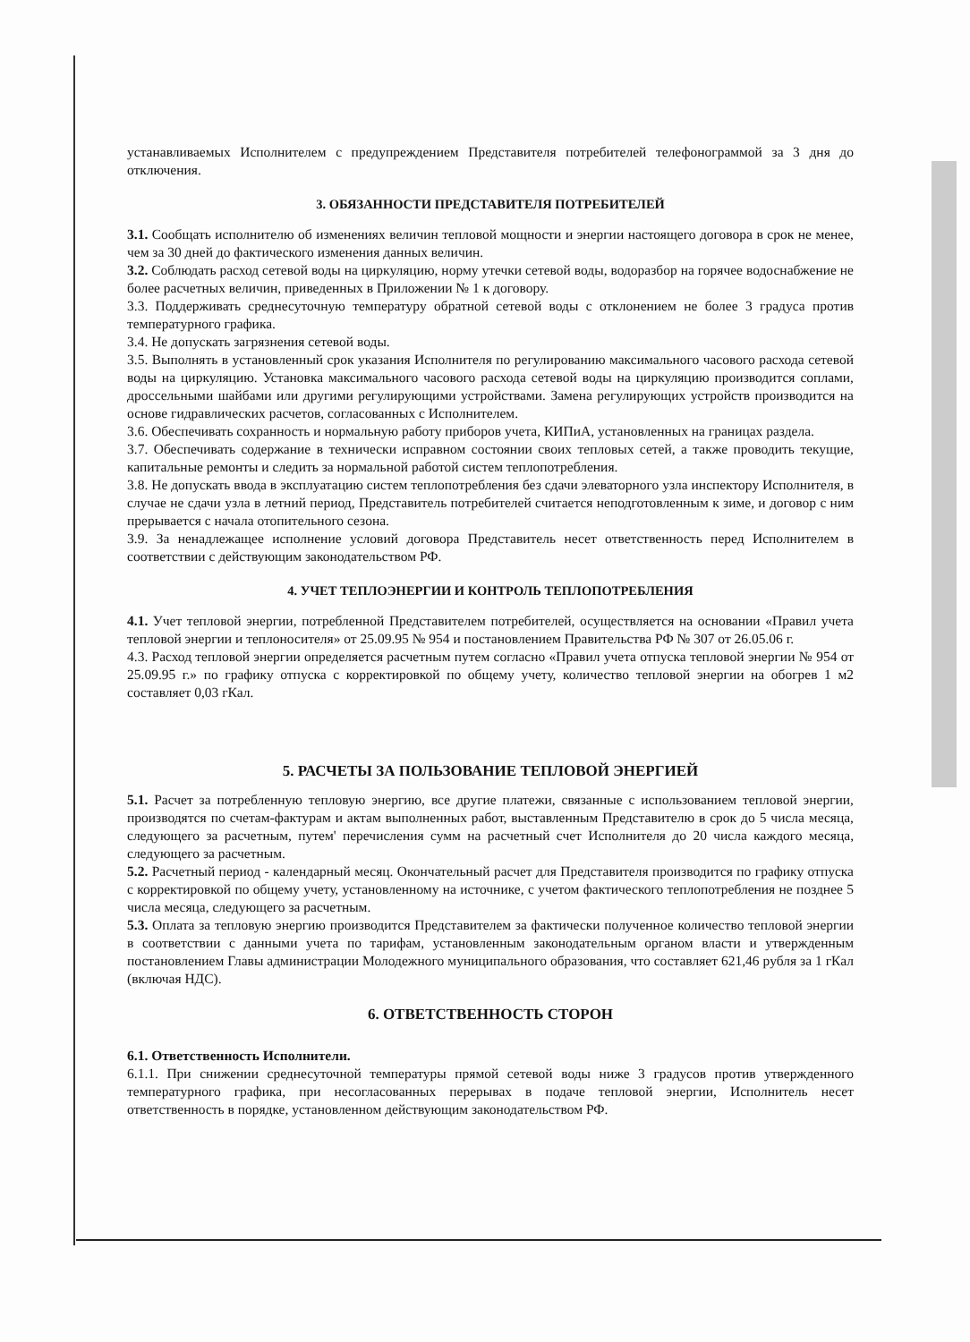устанавливаемых Исполнителем с предупреждением Представителя потребителей телефонограммой за 3 дня до отключения.
3. ОБЯЗАННОСТИ ПРЕДСТАВИТЕЛЯ ПОТРЕБИТЕЛЕЙ
3.1. Сообщать исполнителю об изменениях величин тепловой мощности и энергии настоящего договора в срок не менее, чем за 30 дней до фактического изменения данных величин.
3.2. Соблюдать расход сетевой воды на циркуляцию, норму утечки сетевой воды, водоразбор на горячее водоснабжение не более расчетных величин, приведенных в Приложении № 1 к договору.
3.3. Поддерживать среднесуточную температуру обратной сетевой воды с отклонением не более 3 градуса против температурного графика.
3.4. Не допускать загрязнения сетевой воды.
3.5. Выполнять в установленный срок указания Исполнителя по регулированию максимального часового расхода сетевой воды на циркуляцию. Установка максимального часового расхода сетевой воды на циркуляцию производится соплами, дроссельными шайбами или другими регулирующими устройствами. Замена регулирующих устройств производится на основе гидравлических расчетов, согласованных с Исполнителем.
3.6. Обеспечивать сохранность и нормальную работу приборов учета, КИПиА, установленных на границах раздела.
3.7. Обеспечивать содержание в технически исправном состоянии своих тепловых сетей, а также проводить текущие, капитальные ремонты и следить за нормальной работой систем теплопотребления.
3.8. Не допускать ввода в эксплуатацию систем теплопотребления без сдачи элеваторного узла инспектору Исполнителя, в случае не сдачи узла в летний период, Представитель потребителей считается неподготовленным к зиме, и договор с ним прерывается с начала отопительного сезона.
3.9. За ненадлежащее исполнение условий договора Представитель несет ответственность перед Исполнителем в соответствии с действующим законодательством РФ.
4. УЧЕТ ТЕПЛОЭНЕРГИИ И КОНТРОЛЬ ТЕПЛОПОТРЕБЛЕНИЯ
4.1. Учет тепловой энергии, потребленной Представителем потребителей, осуществляется на основании «Правил учета тепловой энергии и теплоносителя» от 25.09.95 № 954 и постановлением Правительства РФ № 307 от 26.05.06 г.
4.3. Расход тепловой энергии определяется расчетным путем согласно «Правил учета отпуска тепловой энергии № 954 от 25.09.95 г.» по графику отпуска с корректировкой по общему учету, количество тепловой энергии на обогрев 1 м2 составляет 0,03 гКал.
5. РАСЧЕТЫ ЗА ПОЛЬЗОВАНИЕ ТЕПЛОВОЙ ЭНЕРГИЕЙ
5.1. Расчет за потребленную тепловую энергию, все другие платежи, связанные с использованием тепловой энергии, производятся по счетам-фактурам и актам выполненных работ, выставленным Представителю в срок до 5 числа месяца, следующего за расчетным, путем' перечисления сумм на расчетный счет Исполнителя до 20 числа каждого месяца, следующего за расчетным.
5.2. Расчетный период - календарный месяц. Окончательный расчет для Представителя производится по графику отпуска с корректировкой по общему учету, установленному на источнике, с учетом фактического теплопотребления не позднее 5 числа месяца, следующего за расчетным.
5.3. Оплата за тепловую энергию производится Представителем за фактически полученное количество тепловой энергии в соответствии с данными учета по тарифам, установленным законодательным органом власти и утвержденным постановлением Главы администрации Молодежного муниципального образования, что составляет 621,46 рубля за 1 гКал (включая НДС).
6. ОТВЕТСТВЕННОСТЬ СТОРОН
6.1. Ответственность Исполнители.
6.1.1. При снижении среднесуточной температуры прямой сетевой воды ниже 3 градусов против утвержденного температурного графика, при несогласованных перерывах в подаче тепловой энергии, Исполнитель несет ответственность в порядке, установленном действующим законодательством РФ.